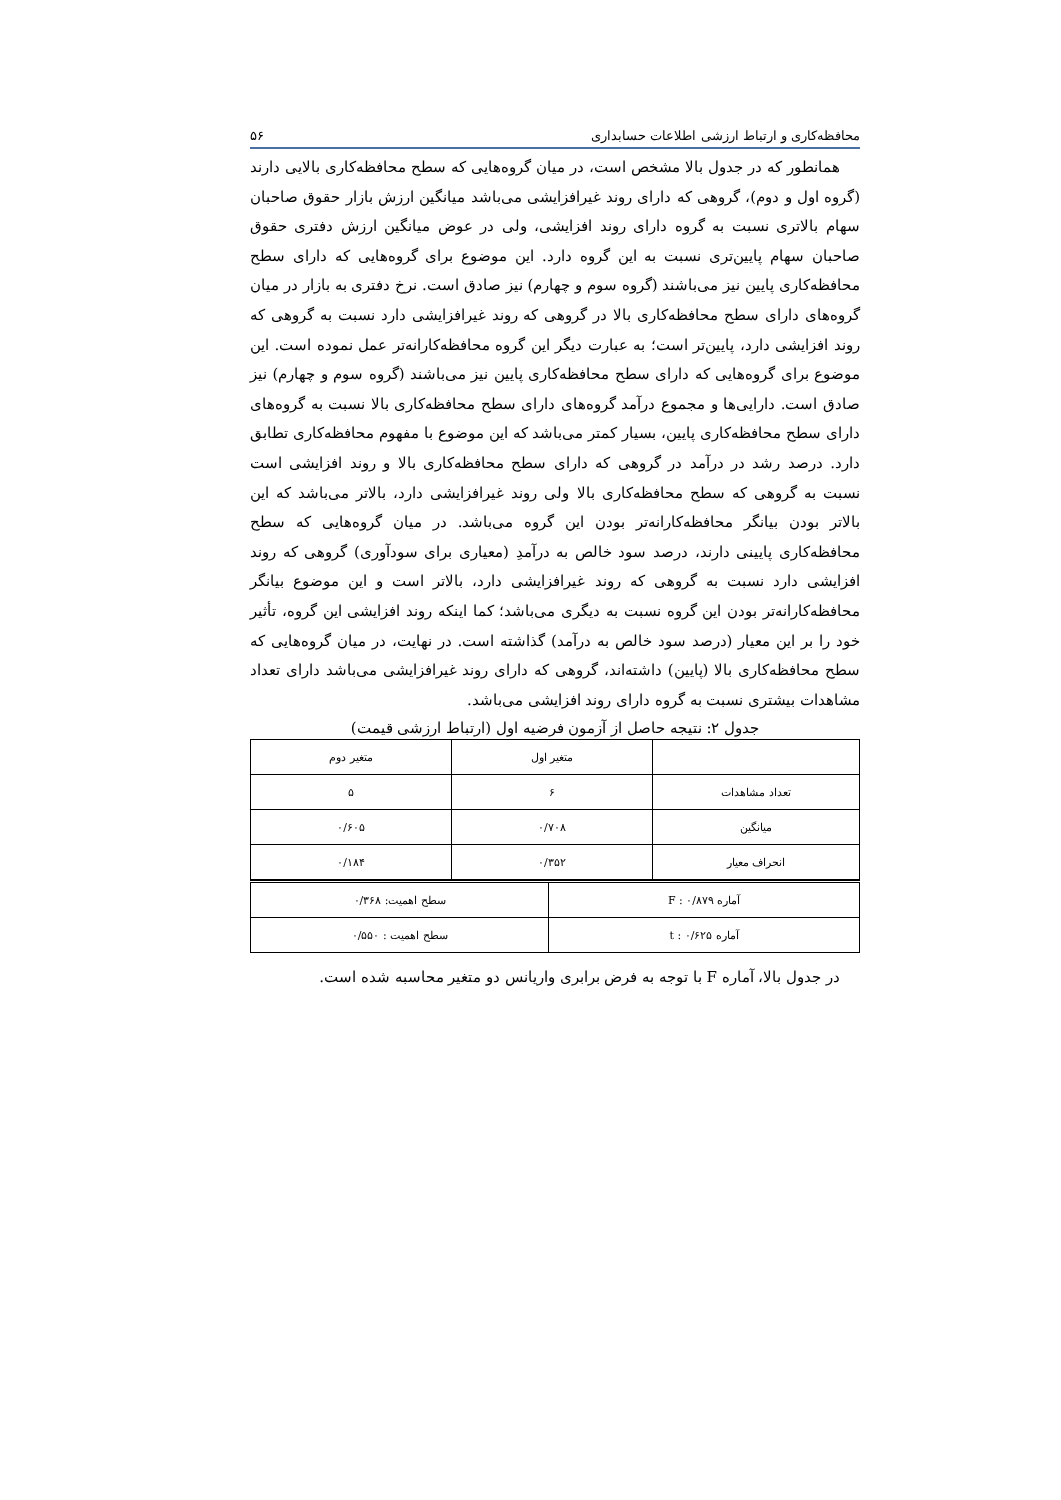محافظه‌کاری و ارتباط ارزشی اطلاعات حسابداری ۵۶
همانطور که در جدول بالا مشخص است، در میان گروه‌هایی که سطح محافظه‌کاری بالایی دارند (گروه اول و دوم)، گروهی که دارای روند غیرافزایشی می‌باشد میانگین ارزش بازار حقوق صاحبان سهام بالاتری نسبت به گروه دارای روند افزایشی، ولی در عوض میانگین ارزش دفتری حقوق صاحبان سهام پایین‌تری نسبت به این گروه دارد. این موضوع برای گروه‌هایی که دارای سطح محافظه‌کاری پایین نیز می‌باشند (گروه سوم و چهارم) نیز صادق است. نرخ دفتری به بازار در میان گروه‌های دارای سطح محافظه‌کاری بالا در گروهی که روند غیرافزایشی دارد نسبت به گروهی که روند افزایشی دارد، پایین‌تر است؛ به عبارت دیگر این گروه محافظه‌کارانه‌تر عمل نموده است. این موضوع برای گروه‌هایی که دارای سطح محافظه‌کاری پایین نیز می‌باشند (گروه سوم و چهارم) نیز صادق است. دارایی‌ها و مجموع درآمد گروه‌های دارای سطح محافظه‌کاری بالا نسبت به گروه‌های دارای سطح محافظه‌کاری پایین، بسیار کمتر می‌باشد که این موضوع با مفهوم محافظه‌کاری تطابق دارد. درصد رشد در درآمد در گروهی که دارای سطح محافظه‌کاری بالا و روند افزایشی است نسبت به گروهی که سطح محافظه‌کاری بالا ولی روند غیرافزایشی دارد، بالاتر می‌باشد که این بالاتر بودن بیانگر محافظه‌کارانه‌تر بودن این گروه می‌باشد. در میان گروه‌هایی که سطح محافظه‌کاری پایینی دارند، درصد سود خالص به درآمدِ (معیاری برای سودآوری) گروهی که روند افزایشی دارد نسبت به گروهی که روند غیرافزایشی دارد، بالاتر است و این موضوع بیانگر محافظه‌کارانه‌تر بودن این گروه نسبت به دیگری می‌باشد؛ کما اینکه روند افزایشی این گروه، تأثیر خود را بر این معیار (درصد سود خالص به درآمد) گذاشته است. در نهایت، در میان گروه‌هایی که سطح محافظه‌کاری بالا (پایین) داشته‌اند، گروهی که دارای روند غیرافزایشی می‌باشد دارای تعداد مشاهدات بیشتری نسبت به گروه دارای روند افزایشی می‌باشد.
جدول ۲: نتیجه حاصل از آزمون فرضیه اول (ارتباط ارزشی قیمت)
| | متغیر اول | متغیر دوم |
| تعداد مشاهدات | ۶ | ۵ |
| میانگین | ۰/۷۰۸ | ۰/۶۰۵ |
| انحراف معیار | ۰/۳۵۲ | ۰/۱۸۴ |
| آماره F : ۰/۸۷۹ | سطح اهمیت: ۰/۳۶۸ |
| آماره t : ۰/۶۲۵ | سطح اهمیت : ۰/۵۵۰ |
در جدول بالا، آماره F با توجه به فرض برابری واریانس دو متغیر محاسبه شده است.